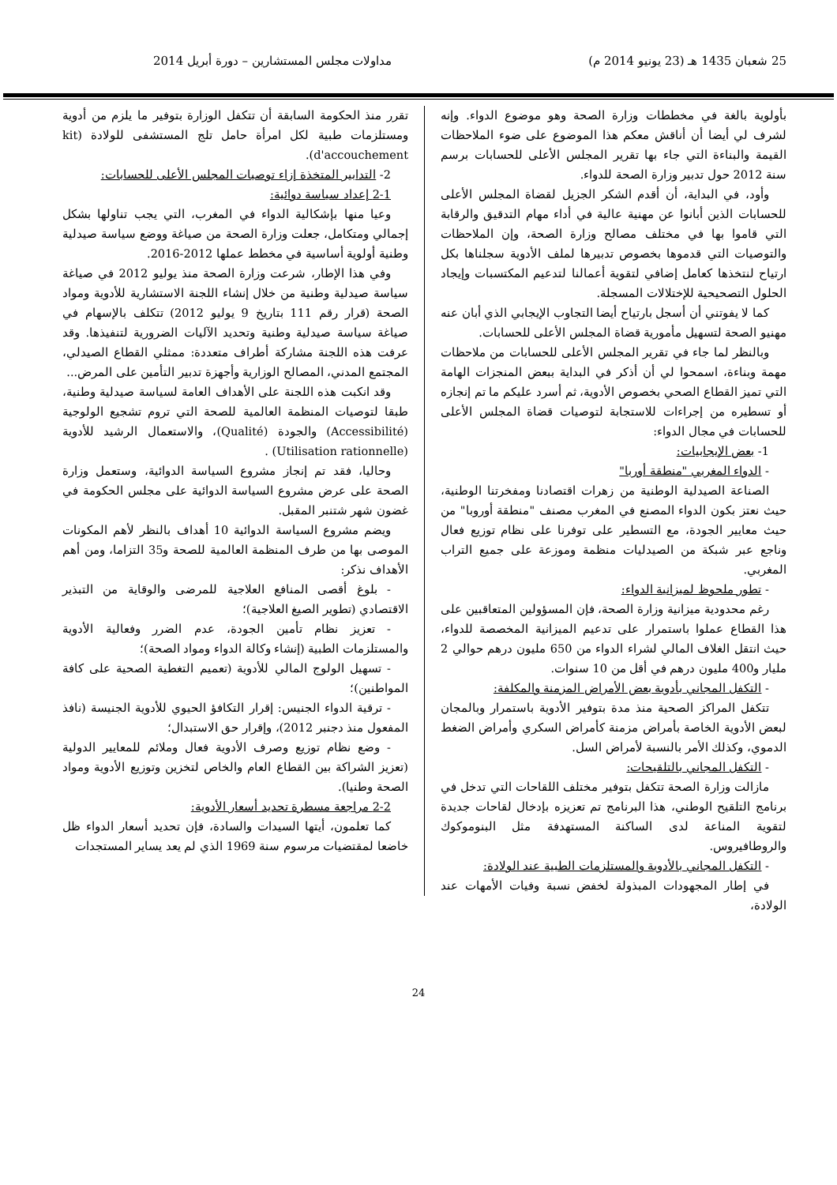25 شعبان 1435 هـ (23 يونيو 2014 م) مداولات مجلس المستشارين – دورة أبريل 2014
بأولوية بالغة في مخططات وزارة الصحة وهو موضوع الدواء. وإنه لشرف لي أيضا أن أناقش معكم هذا الموضوع على ضوء الملاحظات القيمة والبناءة التي جاء بها تقرير المجلس الأعلى للحسابات برسم سنة 2012 حول تدبير وزارة الصحة للدواء.
وأود، في البداية، أن أقدم الشكر الجزيل لقضاة المجلس الأعلى للحسابات الذين أبانوا عن مهنية عالية في أداء مهام التدقيق والرقابة التي قاموا بها في مختلف مصالح وزارة الصحة، وإن الملاحظات والتوصيات التي قدموها بخصوص تدبيرها لملف الأدوية سجلناها بكل ارتياح لنتخذها كعامل إضافي لتقوية أعمالنا لتدعيم المكتسبات وإيجاد الحلول التصحيحية للإختلالات المسجلة.
كما لا يفوتني أن أسجل بارتياح أيضا التجاوب الإيجابي الذي أبان عنه مهنيو الصحة لتسهيل مأمورية قضاة المجلس الأعلى للحسابات.
وبالنظر لما جاء في تقرير المجلس الأعلى للحسابات من ملاحظات مهمة وبناءة، اسمحوا لي أن أذكر في البداية ببعض المنجزات الهامة التي تميز القطاع الصحي بخصوص الأدوية، ثم أسرد عليكم ما تم إنجازه أو تسطيره من إجراءات للاستجابة لتوصيات قضاة المجلس الأعلى للحسابات في مجال الدواء:
1- بعض الإيجابيات:
- الدواء المغربي "منطقة أوربا"
الصناعة الصيدلية الوطنية من زهرات اقتصادنا ومفخرتنا الوطنية، حيث نعتز بكون الدواء المصنع في المغرب مصنف "منطقة أوروبا" من حيث معايير الجودة، مع التسطير على توفرنا على نظام توزيع فعال وناجع عبر شبكة من الصيدليات منظمة وموزعة على جميع التراب المغربي.
- تطور ملحوظ لميزانية الدواء:
رغم محدودية ميزانية وزارة الصحة، فإن المسؤولين المتعاقبين على هذا القطاع عملوا باستمرار على تدعيم الميزانية المخصصة للدواء، حيث انتقل الغلاف المالي لشراء الدواء من 650 مليون درهم حوالي 2 مليار و400 مليون درهم في أقل من 10 سنوات.
- التكفل المجاني بأدوية بعض الأمراض المزمنة والمكلفة:
تتكفل المراكز الصحية منذ مدة بتوفير الأدوية باستمرار وبالمجان لبعض الأدوية الخاصة بأمراض مزمنة كأمراض السكري وأمراض الضغط الدموي، وكذلك الأمر بالنسبة لأمراض السل.
- التكفل المجاني بالتلقيحات:
مازالت وزارة الصحة تتكفل بتوفير مختلف اللقاحات التي تدخل في برنامج التلقيح الوطني، هذا البرنامج تم تعزيزه بإدخال لقاحات جديدة لتقوية المناعة لدى الساكنة المستهدفة مثل البنوموكوك والروطافيروس.
- التكفل المجاني بالأدوية والمستلزمات الطبية عند الولادة:
في إطار المجهودات المبذولة لخفض نسبة وفيات الأمهات عند الولادة،
تقرر منذ الحكومة السابقة أن تتكفل الوزارة بتوفير ما يلزم من أدوية ومستلزمات طبية لكل امرأة حامل تلج المستشفى للولادة (kit d'accouchement).
2- التدابير المتخذة إزاء توصيات المجلس الأعلى للحسابات:
2-1 إعداد سياسة دوائية:
وعيا منها بإشكالية الدواء في المغرب، التي يجب تناولها بشكل إجمالي ومتكامل، جعلت وزارة الصحة من صياغة ووضع سياسة صيدلية وطنية أولوية أساسية في مخطط عملها 2012-2016.
وفي هذا الإطار، شرعت وزارة الصحة منذ يوليو 2012 في صياغة سياسة صيدلية وطنية من خلال إنشاء اللجنة الاستشارية للأدوية ومواد الصحة (قرار رقم 111 بتاريخ 9 يوليو 2012) تتكلف بالإسهام في صياغة سياسة صيدلية وطنية وتحديد الآليات الضرورية لتنفيذها. وقد عرفت هذه اللجنة مشاركة أطراف متعددة: ممثلي القطاع الصيدلي، المجتمع المدني، المصالح الوزارية وأجهزة تدبير التأمين على المرض...
وقد انكبت هذه اللجنة على الأهداف العامة لسياسة صيدلية وطنية، طبقا لتوصيات المنظمة العالمية للصحة التي تروم تشجيع الولوجية (Accessibilité) والجودة (Qualité)، والاستعمال الرشيد للأدوية (Utilisation rationnelle) .
وحاليا، فقد تم إنجاز مشروع السياسة الدوائية، وستعمل وزارة الصحة على عرض مشروع السياسة الدوائية على مجلس الحكومة في غضون شهر شتنبر المقبل.
ويضم مشروع السياسة الدوائية 10 أهداف بالنظر لأهم المكونات الموصى بها من طرف المنظمة العالمية للصحة و35 التزاما، ومن أهم الأهداف نذكر:
- بلوغ أقصى المنافع العلاجية للمرضى والوقاية من التبذير الاقتصادي (تطوير الصيغ العلاجية)؛
- تعزيز نظام تأمين الجودة، عدم الضرر وفعالية الأدوية والمستلزمات الطبية (إنشاء وكالة الدواء ومواد الصحة)؛
- تسهيل الولوج المالي للأدوية (تعميم التغطية الصحية على كافة المواطنين)؛
- ترقية الدواء الجنيس: إقرار التكافؤ الحيوي للأدوية الجنيسة (نافذ المفعول منذ دجنبر 2012)، وإقرار حق الاستبدال؛
- وضع نظام توزيع وصرف الأدوية فعال وملائم للمعايير الدولية (تعزيز الشراكة بين القطاع العام والخاص لتخزين وتوزيع الأدوية ومواد الصحة وطنيا).
2-2 مراجعة مسطرة تحديد أسعار الأدوية:
كما تعلمون، أيتها السيدات والسادة، فإن تحديد أسعار الدواء ظل خاضعا لمقتضيات مرسوم سنة 1969 الذي لم يعد يساير المستجدات
24